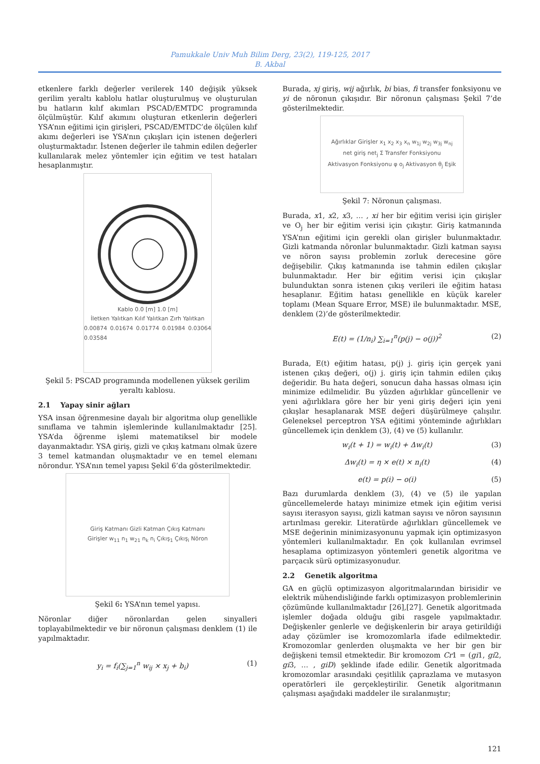Pamukkale Univ Muh Bilim Derg, 23(2), 119-125, 2017
B. Akbal
etkenlere farklı değerler verilerek 140 değişik yüksek gerilim yeraltı kablolu hatlar oluşturulmuş ve oluşturulan bu hatların kılıf akımları PSCAD/EMTDC programında ölçülmüştür. Kılıf akımını oluşturan etkenlerin değerleri YSA’nın eğitimi için girişleri, PSCAD/EMTDC’de ölçülen kılıf akımı değerleri ise YSA’nın çıkışları için istenen değerleri oluşturmaktadır. İstenen değerler ile tahmin edilen değerler kullanılarak melez yöntemler için eğitim ve test hataları hesaplanmıştır.
Kablo 0.0 [m] 1.0 [m]
İletken Yalıtkan Kılıf Yalıtkan Zırh Yalıtkan
0.00874 0.01674 0.01774 0.01984 0.03064 0.03584
Şekil 5: PSCAD programında modellenen yüksek gerilim yeraltı kablosu.
2.1 Yapay sinir ağları
YSA insan öğrenmesine dayalı bir algoritma olup genellikle sınıflama ve tahmin işlemlerinde kullanılmaktadır [25]. YSA’da öğrenme işlemi matematiksel bir modele dayanmaktadır. YSA giriş, gizli ve çıkış katmanı olmak üzere 3 temel katmandan oluşmaktadır ve en temel elemanı nörondur. YSA’nın temel yapısı Şekil 6’da gösterilmektedir.
Giriş Katmanı Gizli Katman Çıkış Katmanı
Girişler w<sub>11</sub> n<sub>1</sub> w<sub>21</sub> n<sub>k</sub> n<sub>i</sub> Çıkış<sub>1</sub> Çıkış<sub>i</sub> Nöron
Şekil 6: YSA’nın temel yapısı.
Nöronlar diğer nöronlardan gelen sinyalleri toplayabilmektedir ve bir nöronun çalışması denklem (1) ile yapılmaktadır.
y<sub>i</sub> = f<sub>i</sub>(∑<sub>j=1</sub><sup>n</sup> w<sub>ij</sub> × x<sub>j</sub> + b<sub>i</sub>) (1)
Burada, xj giriş, wij ağırlık, bi bias, fi transfer fonksiyonu ve yi de nöronun çıkışıdır. Bir nöronun çalışması Şekil 7’de gösterilmektedir.
Ağırlıklar Girişler x<sub>1</sub> x<sub>2</sub> x<sub>3</sub> x<sub>n</sub> w<sub>1j</sub> w<sub>2j</sub> w<sub>3j</sub> w<sub>nj</sub>
net giriş net<sub>j</sub> Σ Transfer Fonksiyonu
Aktivasyon Fonksiyonu φ o<sub>j</sub> Aktivasyon θ<sub>j</sub> Eşik
Şekil 7: Nöronun çalışması.
Burada, x1, x2, x3, … , xi her bir eğitim verisi için girişler ve O<sub>j</sub> her bir eğitim verisi için çıkıştır. Giriş katmanında YSA’nın eğitimi için gerekli olan girişler bulunmaktadır. Gizli katmanda nöronlar bulunmaktadır. Gizli katman sayısı ve nöron sayısı problemin zorluk derecesine göre değişebilir. Çıkış katmanında ise tahmin edilen çıkışlar bulunmaktadır. Her bir eğitim verisi için çıkışlar bulunduktan sonra istenen çıkış verileri ile eğitim hatası hesaplanır. Eğitim hatası genellikle en küçük kareler toplamı (Mean Square Error, MSE) ile bulunmaktadır. MSE, denklem (2)’de gösterilmektedir.
E(t) = (1/n<sub>i</sub>) ∑<sub>i=1</sub><sup>n</sup>(p(j) − o(j))<sup>2</sup> (2)
Burada, E(t) eğitim hatası, p(j) j. giriş için gerçek yani istenen çıkış değeri, o(j) j. giriş için tahmin edilen çıkış değeridir. Bu hata değeri, sonucun daha hassas olması için minimize edilmelidir. Bu yüzden ağırlıklar güncellenir ve yeni ağırlıklara göre her bir yeni giriş değeri için yeni çıkışlar hesaplanarak MSE değeri düşürülmeye çalışılır. Geleneksel perceptron YSA eğitimi yönteminde ağırlıkları güncellemek için denklem (3), (4) ve (5) kullanılır.
w<sub>i</sub>(t + 1) = w<sub>i</sub>(t) + Δw<sub>i</sub>(t) (3)
Δw<sub>i</sub>(t) = η × e(t) × n<sub>i</sub>(t) (4)
e(t) = p(i) − o(i) (5)
Bazı durumlarda denklem (3), (4) ve (5) ile yapılan güncellemelerde hatayı minimize etmek için eğitim verisi sayısı iterasyon sayısı, gizli katman sayısı ve nöron sayısının artırılması gerekir. Literatürde ağırlıkları güncellemek ve MSE değerinin minimizasyonunu yapmak için optimizasyon yöntemleri kullanılmaktadır. En çok kullanılan evrimsel hesaplama optimizasyon yöntemleri genetik algoritma ve parçacık sürü optimizasyonudur.
2.2 Genetik algoritma
GA en güçlü optimizasyon algoritmalarından birisidir ve elektrik mühendisliğinde farklı optimizasyon problemlerinin çözümünde kullanılmaktadır [26],[27]. Genetik algoritmada işlemler doğada olduğu gibi rasgele yapılmaktadır. Değişkenler genlerle ve değişkenlerin bir araya getirildiği aday çözümler ise kromozomlarla ifade edilmektedir. Kromozomlar genlerden oluşmakta ve her bir gen bir değişkeni temsil etmektedir. Bir kromozom Cr1 = (gi1, gi2, gi3, … , giD) şeklinde ifade edilir. Genetik algoritmada kromozomlar arasındaki çeşitlilik çaprazlama ve mutasyon operatörleri ile gerçekleştirilir. Genetik algoritmanın çalışması aşağıdaki maddeler ile sıralanmıştır;
121